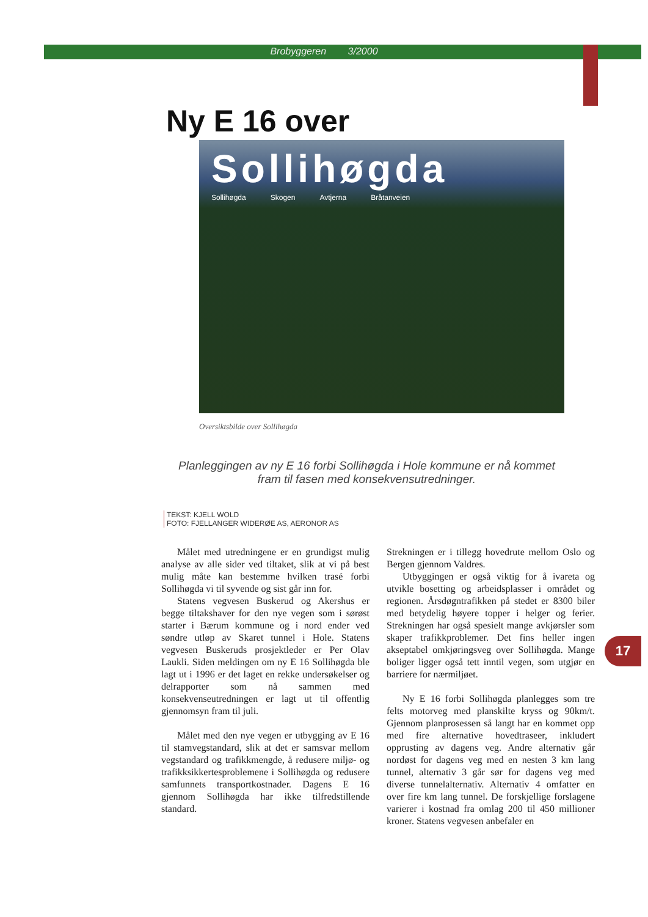Brobyggeren 3/2000
Ny E 16 over
Sollihøgda
Sollihøgda Skogen Avtjerna Bråtanveien
Oversiktsbilde over Sollihøgda
Planleggingen av ny E 16 forbi Sollihøgda i Hole kommune er nå kommet fram til fasen med konsekvensutredninger.
TEKST: KJELL WOLD
FOTO: FJELLANGER WIDERØE AS, AERONOR AS
Målet med utredningene er en grundigst mulig analyse av alle sider ved tiltaket, slik at vi på best mulig måte kan bestemme hvilken trasé forbi Sollihøgda vi til syvende og sist går inn for.
Statens vegvesen Buskerud og Akershus er begge tiltakshaver for den nye vegen som i sørøst starter i Bærum kommune og i nord ender ved søndre utløp av Skaret tunnel i Hole. Statens vegvesen Buskeruds prosjektleder er Per Olav Laukli. Siden meldingen om ny E 16 Sollihøgda ble lagt ut i 1996 er det laget en rekke undersøkelser og delrapporter som nå sammen med konsekvenseutredningen er lagt ut til offentlig gjennomsyn fram til juli.
Målet med den nye vegen er utbygging av E 16 til stamvegstandard, slik at det er samsvar mellom vegstandard og trafikkmengde, å redusere miljø- og trafikksikkertesproblemene i Sollihøgda og redusere samfunnets transportkostnader. Dagens E 16 gjennom Sollihøgda har ikke tilfredstillende standard.
Strekningen er i tillegg hovedrute mellom Oslo og Bergen gjennom Valdres.
Utbyggingen er også viktig for å ivareta og utvikle bosetting og arbeidsplasser i området og regionen. Årsdøgntrafikken på stedet er 8300 biler med betydelig høyere topper i helger og ferier. Strekningen har også spesielt mange avkjørsler som skaper trafikkproblemer. Det fins heller ingen akseptabel omkjøringsveg over Sollihøgda. Mange boliger ligger også tett inntil vegen, som utgjør en barriere for nærmiljøet.
Ny E 16 forbi Sollihøgda planlegges som tre felts motorveg med planskilte kryss og 90km/t. Gjennom planprosessen så langt har en kommet opp med fire alternative hovedtraseer, inkludert opprusting av dagens veg. Andre alternativ går nordøst for dagens veg med en nesten 3 km lang tunnel, alternativ 3 går sør for dagens veg med diverse tunnelalternativ. Alternativ 4 omfatter en over fire km lang tunnel. De forskjellige forslagene varierer i kostnad fra omlag 200 til 450 millioner kroner. Statens vegvesen anbefaler en
17